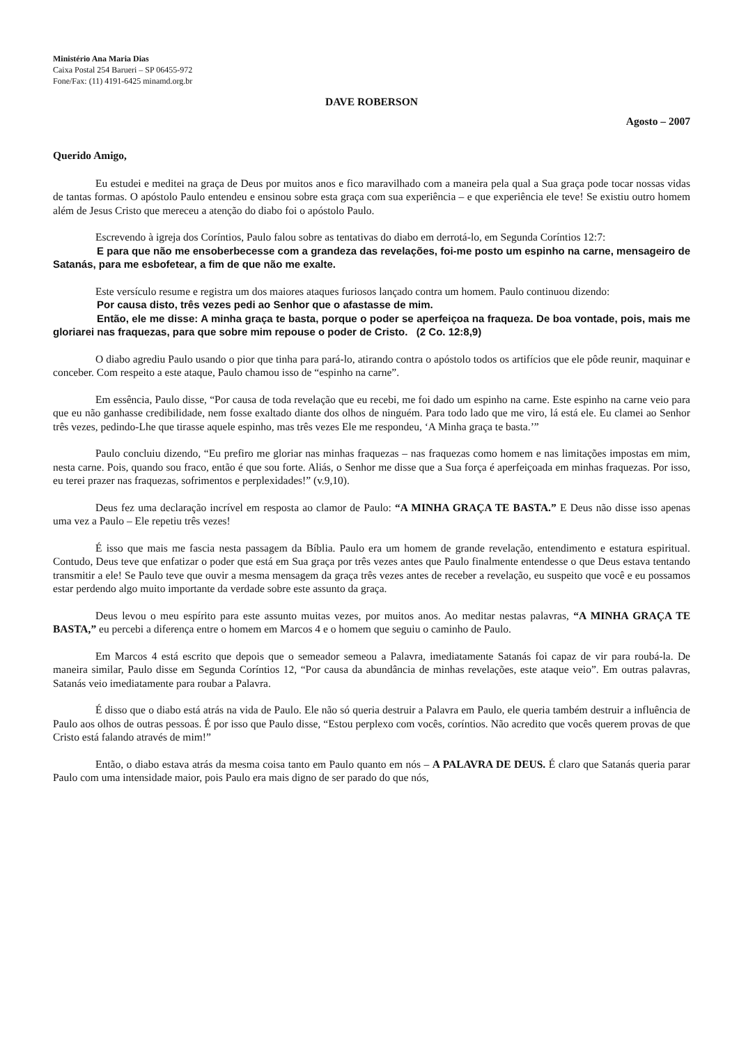Ministério Ana Maria Dias
Caixa Postal 254 Barueri – SP 06455-972
Fone/Fax: (11) 4191-6425 minamd.org.br
DAVE ROBERSON
Agosto – 2007
Querido Amigo,
Eu estudei e meditei na graça de Deus por muitos anos e fico maravilhado com a maneira pela qual a Sua graça pode tocar nossas vidas de tantas formas. O apóstolo Paulo entendeu e ensinou sobre esta graça com sua experiência – e que experiência ele teve! Se existiu outro homem além de Jesus Cristo que mereceu a atenção do diabo foi o apóstolo Paulo.
Escrevendo à igreja dos Coríntios, Paulo falou sobre as tentativas do diabo em derrotá-lo, em Segunda Coríntios 12:7:
E para que não me ensoberbecesse com a grandeza das revelações, foi-me posto um espinho na carne, mensageiro de Satanás, para me esbofetear, a fim de que não me exalte.
Este versículo resume e registra um dos maiores ataques furiosos lançado contra um homem. Paulo continuou dizendo:
Por causa disto, três vezes pedi ao Senhor que o afastasse de mim.
Então, ele me disse: A minha graça te basta, porque o poder se aperfeiçoa na fraqueza. De boa vontade, pois, mais me gloriarei nas fraquezas, para que sobre mim repouse o poder de Cristo. (2 Co. 12:8,9)
O diabo agrediu Paulo usando o pior que tinha para pará-lo, atirando contra o apóstolo todos os artifícios que ele pôde reunir, maquinar e conceber. Com respeito a este ataque, Paulo chamou isso de “espinho na carne”.
Em essência, Paulo disse, “Por causa de toda revelação que eu recebi, me foi dado um espinho na carne. Este espinho na carne veio para que eu não ganhasse credibilidade, nem fosse exaltado diante dos olhos de ninguém. Para todo lado que me viro, lá está ele. Eu clamei ao Senhor três vezes, pedindo-Lhe que tirasse aquele espinho, mas três vezes Ele me respondeu, ‘A Minha graça te basta.’”
Paulo concluiu dizendo, “Eu prefiro me gloriar nas minhas fraquezas – nas fraquezas como homem e nas limitações impostas em mim, nesta carne. Pois, quando sou fraco, então é que sou forte. Aliás, o Senhor me disse que a Sua força é aperfeiçoada em minhas fraquezas. Por isso, eu terei prazer nas fraquezas, sofrimentos e perplexidades!” (v.9,10).
Deus fez uma declaração incrível em resposta ao clamor de Paulo: “A MINHA GRAÇA TE BASTA.” E Deus não disse isso apenas uma vez a Paulo – Ele repetiu três vezes!
É isso que mais me fascia nesta passagem da Bíblia. Paulo era um homem de grande revelação, entendimento e estatura espiritual. Contudo, Deus teve que enfatizar o poder que está em Sua graça por três vezes antes que Paulo finalmente entendesse o que Deus estava tentando transmitir a ele! Se Paulo teve que ouvir a mesma mensagem da graça três vezes antes de receber a revelação, eu suspeito que você e eu possamos estar perdendo algo muito importante da verdade sobre este assunto da graça.
Deus levou o meu espírito para este assunto muitas vezes, por muitos anos. Ao meditar nestas palavras, “A MINHA GRAÇA TE BASTA,” eu percebi a diferença entre o homem em Marcos 4 e o homem que seguiu o caminho de Paulo.
Em Marcos 4 está escrito que depois que o semeador semeou a Palavra, imediatamente Satanás foi capaz de vir para roubá-la. De maneira similar, Paulo disse em Segunda Coríntios 12, “Por causa da abundância de minhas revelações, este ataque veio”. Em outras palavras, Satanás veio imediatamente para roubar a Palavra.
É disso que o diabo está atrás na vida de Paulo. Ele não só queria destruir a Palavra em Paulo, ele queria também destruir a influência de Paulo aos olhos de outras pessoas. É por isso que Paulo disse, “Estou perplexo com vocês, coríntios. Não acredito que vocês querem provas de que Cristo está falando através de mim!”
Então, o diabo estava atrás da mesma coisa tanto em Paulo quanto em nós – A PALAVRA DE DEUS. É claro que Satanás queria parar Paulo com uma intensidade maior, pois Paulo era mais digno de ser parado do que nós,